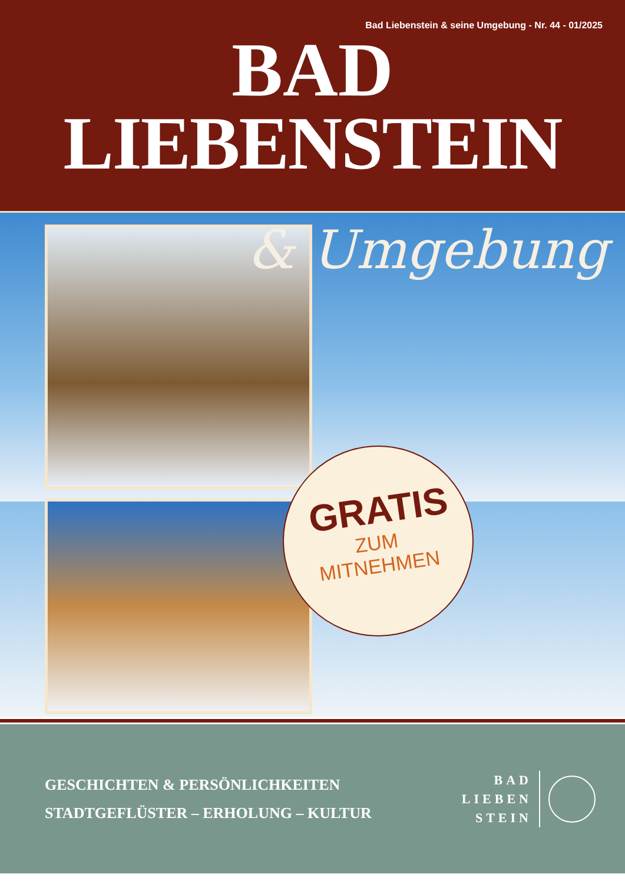Bad Liebenstein & seine Umgebung - Nr. 44 - 01/2025
BAD
LIEBENSTEIN
& Umgebung
GRATIS
ZUM
MITNEHMEN
GESCHICHTEN & PERSÖNLICHKEITEN
STADTGEFLÜSTER – ERHOLUNG – KULTUR
BAD
LIEBEN
STEIN